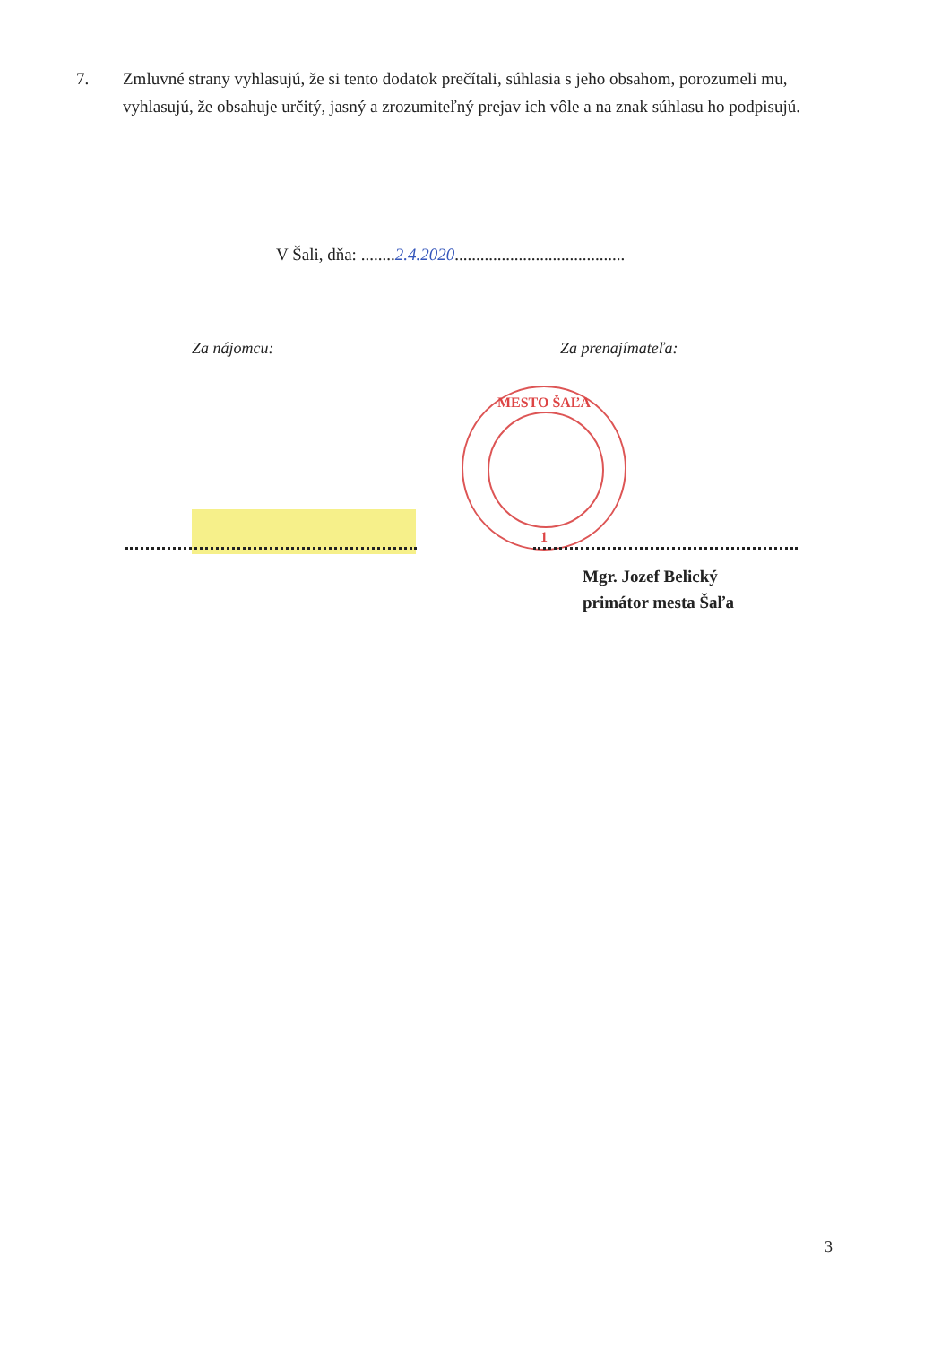7. Zmluvné strany vyhlasujú, že si tento dodatok prečítali, súhlasia s jeho obsahom, porozumeli mu, vyhlasujú, že obsahuje určitý, jasný a zrozumiteľný prejav ich vôle a na znak súhlasu ho podpisujú.
V Šali, dňa: ........2.4.2020........................................
Za nájomcu: Za prenajímateľa:
MESTO ŠAĽA
1
Mgr. Jozef Belický
primátor mesta Šaľa
3